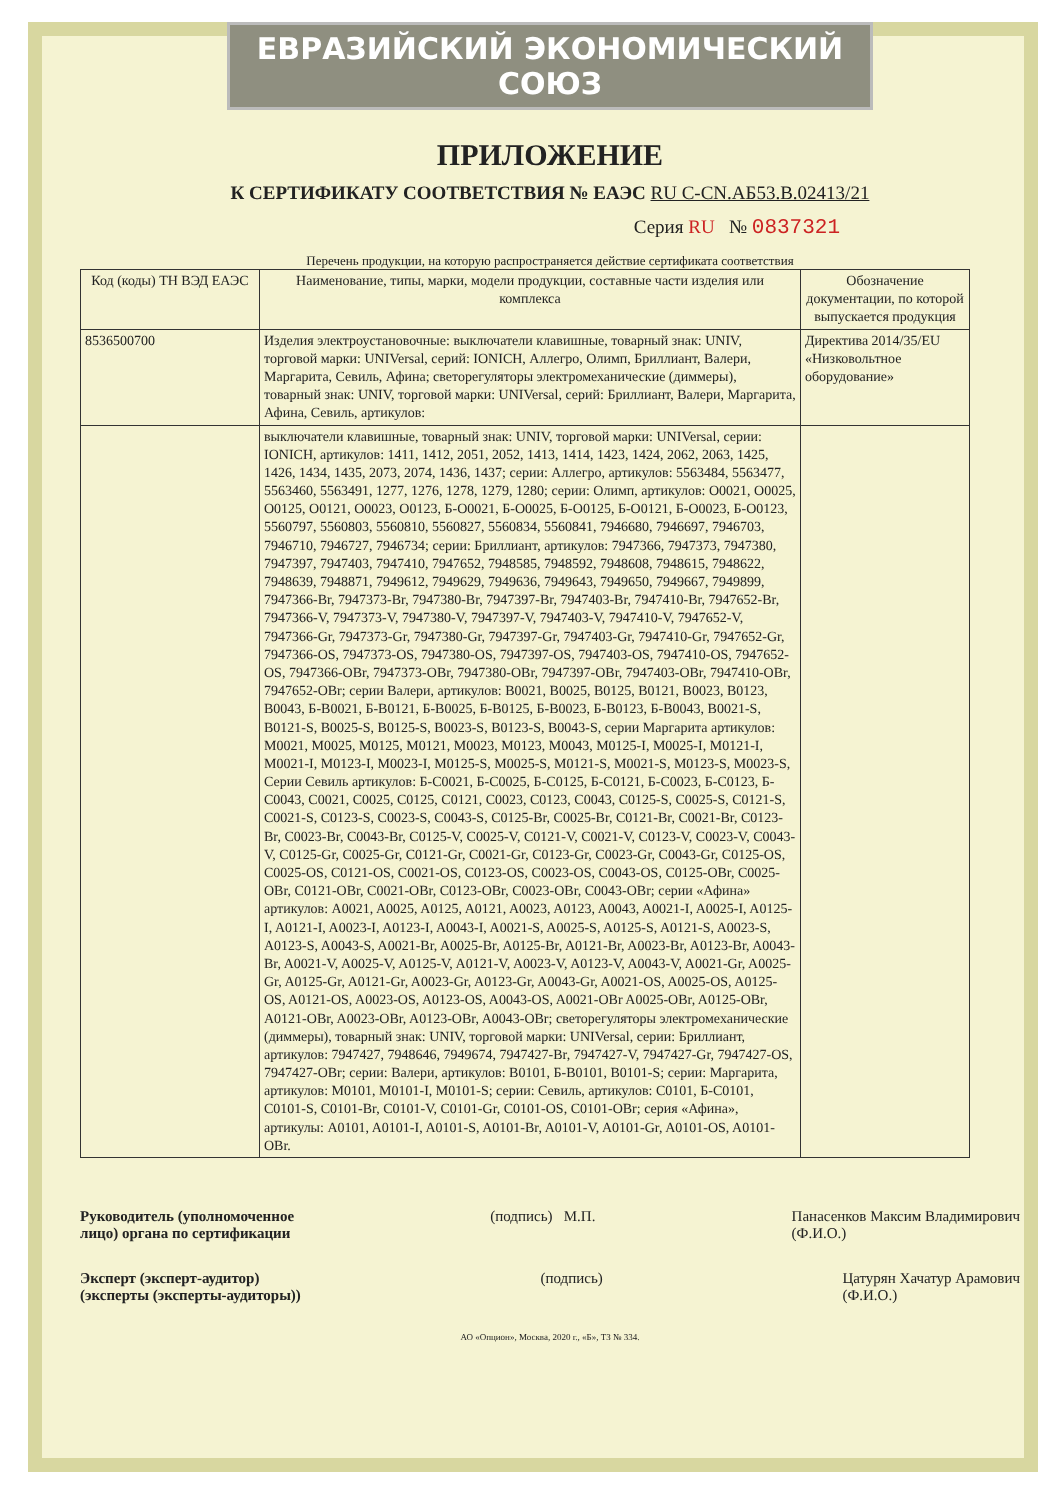ЕВРАЗИЙСКИЙ ЭКОНОМИЧЕСКИЙ СОЮЗ
ПРИЛОЖЕНИЕ
К СЕРТИФИКАТУ СООТВЕТСТВИЯ № ЕАЭС RU C-CN.АБ53.В.02413/21
Серия RU № 0837321
Перечень продукции, на которую распространяется действие сертификата соответствия
| Код (коды) ТН ВЭД ЕАЭС | Наименование, типы, марки, модели продукции, составные части изделия или комплекса | Обозначение документации, по которой выпускается продукция |
| --- | --- | --- |
| 8536500700 | Изделия электроустановочные: выключатели клавишные, товарный знак: UNIV, торговой марки: UNIVersal, серий: IONICH, Аллегро, Олимп, Бриллиант, Валери, Маргарита, Севиль, Афина; светорегуляторы электромеханические (диммеры), товарный знак: UNIV, торговой марки: UNIVersal, серий: Бриллиант, Валери, Маргарита, Афина, Севиль, артикулов: | Директива 2014/35/EU «Низковольтное оборудование» |
| | выключатели клавишные, товарный знак: UNIV, торговой марки: UNIVersal, серии: IONICH, артикулов: 1411, 1412, 2051, 2052, 1413, 1414, 1423, 1424, 2062, 2063, 1425, 1426, 1434, 1435, 2073, 2074, 1436, 1437; серии: Аллегро, артикулов: 5563484, 5563477, 5563460, 5563491, 1277, 1276, 1278, 1279, 1280; серии: Олимп, артикулов: O0021, O0025, O0125, O0121, O0023, O0123, Б-O0021, Б-O0025, Б-O0125, Б-O0121, Б-O0023, Б-O0123, 5560797, 5560803, 5560810, 5560827, 5560834, 5560841, 7946680, 7946697, 7946703, 7946710, 7946727, 7946734; серии: Бриллиант, артикулов: 7947366, 7947373, 7947380, 7947397, 7947403, 7947410, 7947652, 7948585, 7948592, 7948608, 7948615, 7948622, 7948639, 7948871, 7949612, 7949629, 7949636, 7949643, 7949650, 7949667, 7949899, 7947366-Br, 7947373-Br, 7947380-Br, 7947397-Br, 7947403-Br, 7947410-Br, 7947652-Br, 7947366-V, 7947373-V, 7947380-V, 7947397-V, 7947403-V, 7947410-V, 7947652-V, 7947366-Gr, 7947373-Gr, 7947380-Gr, 7947397-Gr, 7947403-Gr, 7947410-Gr, 7947652-Gr, 7947366-OS, 7947373-OS, 7947380-OS, 7947397-OS, 7947403-OS, 7947410-OS, 7947652-OS, 7947366-OBr, 7947373-OBr, 7947380-OBr, 7947397-OBr, 7947403-OBr, 7947410-OBr, 7947652-OBr; серии Валери, артикулов: B0021, B0025, B0125, B0121, B0023, B0123, B0043, Б-B0021, Б-B0121, Б-B0025, Б-B0125, Б-B0023, Б-B0123, Б-B0043, B0021-S, B0121-S, B0025-S, B0125-S, B0023-S, B0123-S, B0043-S, серии Маргарита артикулов: M0021, M0025, M0125, M0121, M0023, M0123, M0043, M0125-I, M0025-I, M0121-I, M0021-I, M0123-I, M0023-I, M0125-S, M0025-S, M0121-S, M0021-S, M0123-S, M0023-S, Серии Севиль артикулов: Б-C0021, Б-C0025, Б-C0125, Б-C0121, Б-C0023, Б-C0123, Б-C0043, C0021, C0025, C0125, C0121, C0023, C0123, C0043, C0125-S, C0025-S, C0121-S, C0021-S, C0123-S, C0023-S, C0043-S, C0125-Br, C0025-Br, C0121-Br, C0021-Br, C0123-Br, C0023-Br, C0043-Br, C0125-V, C0025-V, C0121-V, C0021-V, C0123-V, C0023-V, C0043-V, C0125-Gr, C0025-Gr, C0121-Gr, C0021-Gr, C0123-Gr, C0023-Gr, C0043-Gr, C0125-OS, C0025-OS, C0121-OS, C0021-OS, C0123-OS, C0023-OS, C0043-OS, C0125-OBr, C0025-OBr, C0121-OBr, C0021-OBr, C0123-OBr, C0023-OBr, C0043-OBr; серии «Афина» артикулов: A0021, A0025, A0125, A0121, A0023, A0123, A0043, A0021-I, A0025-I, A0125-I, A0121-I, A0023-I, A0123-I, A0043-I, A0021-S, A0025-S, A0125-S, A0121-S, A0023-S, A0123-S, A0043-S, A0021-Br, A0025-Br, A0125-Br, A0121-Br, A0023-Br, A0123-Br, A0043-Br, A0021-V, A0025-V, A0125-V, A0121-V, A0023-V, A0123-V, A0043-V, A0021-Gr, A0025-Gr, A0125-Gr, A0121-Gr, A0023-Gr, A0123-Gr, A0043-Gr, A0021-OS, A0025-OS, A0125-OS, A0121-OS, A0023-OS, A0123-OS, A0043-OS, A0021-OBr A0025-OBr, A0125-OBr, A0121-OBr, A0023-OBr, A0123-OBr, A0043-OBr; светорегуляторы электромеханические (диммеры), товарный знак: UNIV, торговой марки: UNIVersal, серии: Бриллиант, артикулов: 7947427, 7948646, 7949674, 7947427-Br, 7947427-V, 7947427-Gr, 7947427-OS, 7947427-OBr; серии: Валери, артикулов: B0101, Б-B0101, B0101-S; серии: Маргарита, артикулов: M0101, M0101-I, M0101-S; серии: Севиль, артикулов: C0101, Б-C0101, C0101-S, C0101-Br, C0101-V, C0101-Gr, C0101-OS, C0101-OBr; серия «Афина», артикулы: A0101, A0101-I, A0101-S, A0101-Br, A0101-V, A0101-Gr, A0101-OS, A0101-OBr. | |
Руководитель (уполномоченное
лицо) органа по сертификации (подпись) М.П. Панасенков Максим Владимирович
(Ф.И.О.)
Эксперт (эксперт-аудитор)
(эксперты (эксперты-аудиторы)) (подпись) Цатурян Хачатур Арамович
(Ф.И.О.)
АО «Опцион», Москва, 2020 г., «Б», ТЗ № 334.